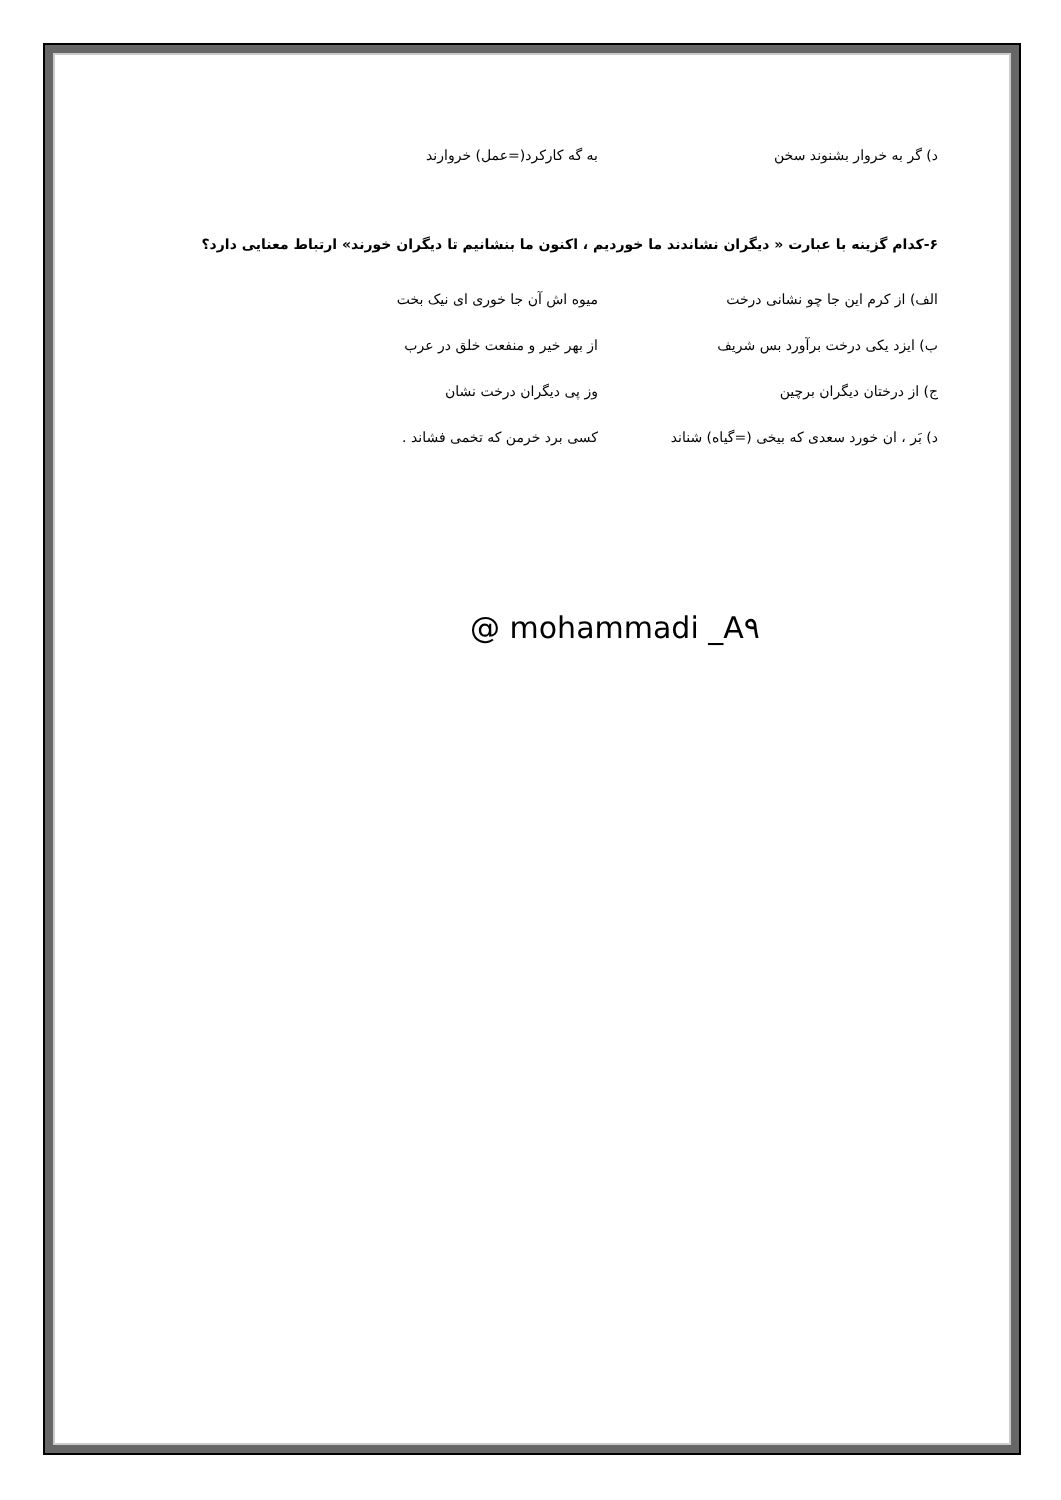د) گر به خروار بشنوند سخن به گه کارکرد(=عمل) خروارند
۶-کدام گزینه با عبارت « دیگران نشاندند ما خوردیم ، اکنون ما بنشانیم تا دیگران خورند» ارتباط معنایی دارد؟
الف) از کرم این جا چو نشانی درخت میوه اش آن جا خوری ای نیک بخت
ب) ایزد یکی درخت برآورد بس شریف از بهر خیر و منفعت خلق در عرب
ج) از درختان دیگران برچین وز پی دیگران درخت نشان
د) بَر ، ان خورد سعدی که بیخی (=گیاه) شناند کسی برد خرمن که تخمی فشاند .
@ mohammadi _A۹